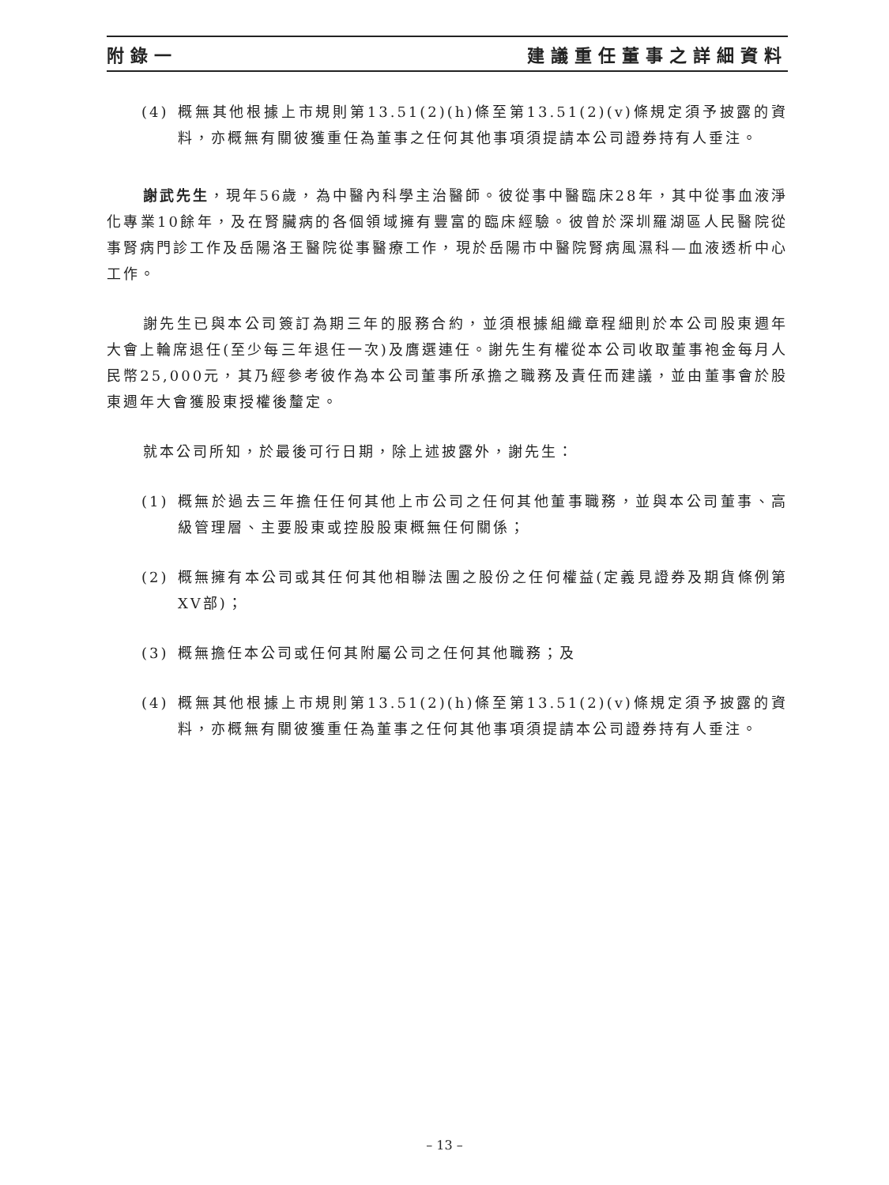附錄一 建議重任董事之詳細資料
(4) 概無其他根據上市規則第13.51(2)(h)條至第13.51(2)(v)條規定須予披露的資料，亦概無有關彼獲重任為董事之任何其他事項須提請本公司證券持有人垂注。
謝武先生，現年56歲，為中醫內科學主治醫師。彼從事中醫臨床28年，其中從事血液淨化專業10餘年，及在腎臟病的各個領域擁有豐富的臨床經驗。彼曾於深圳羅湖區人民醫院從事腎病門診工作及岳陽洛王醫院從事醫療工作，現於岳陽市中醫院腎病風濕科—血液透析中心工作。
謝先生已與本公司簽訂為期三年的服務合約，並須根據組織章程細則於本公司股東週年大會上輪席退任(至少每三年退任一次)及膺選連任。謝先生有權從本公司收取董事袍金每月人民幣25,000元，其乃經參考彼作為本公司董事所承擔之職務及責任而建議，並由董事會於股東週年大會獲股東授權後釐定。
就本公司所知，於最後可行日期，除上述披露外，謝先生：
(1) 概無於過去三年擔任任何其他上市公司之任何其他董事職務，並與本公司董事、高級管理層、主要股東或控股股東概無任何關係；
(2) 概無擁有本公司或其任何其他相聯法團之股份之任何權益(定義見證券及期貨條例第XV部)；
(3) 概無擔任本公司或任何其附屬公司之任何其他職務；及
(4) 概無其他根據上市規則第13.51(2)(h)條至第13.51(2)(v)條規定須予披露的資料，亦概無有關彼獲重任為董事之任何其他事項須提請本公司證券持有人垂注。
– 13 –